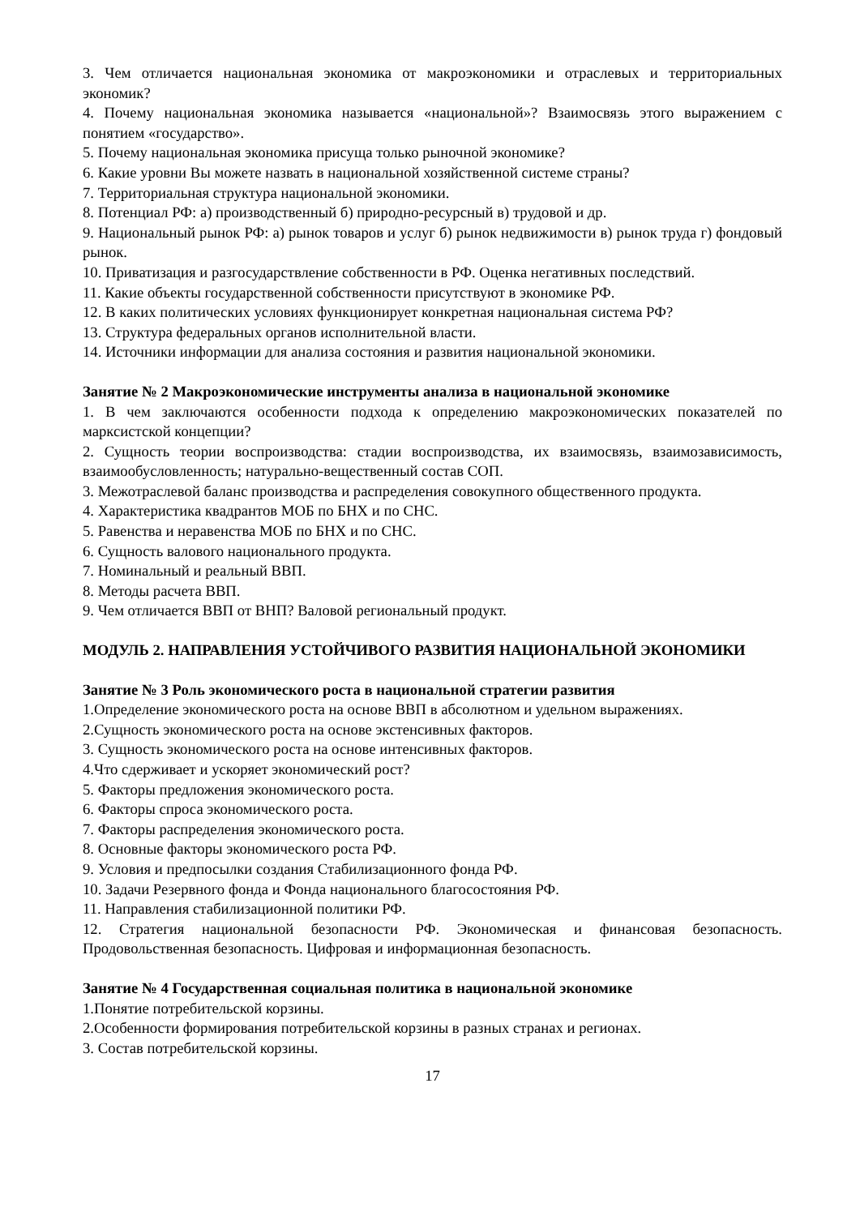3. Чем отличается национальная экономика от макроэкономики и отраслевых и территориальных экономик?
4. Почему национальная экономика называется «национальной»? Взаимосвязь этого выражением с понятием «государство».
5. Почему национальная экономика присуща только рыночной экономике?
6. Какие уровни Вы можете назвать в национальной хозяйственной системе страны?
7. Территориальная структура национальной экономики.
8. Потенциал РФ: а) производственный б) природно-ресурсный в) трудовой и др.
9. Национальный рынок РФ: а) рынок товаров и услуг б) рынок недвижимости в) рынок труда г) фондовый рынок.
10. Приватизация и разгосударствление собственности в РФ. Оценка негативных последствий.
11. Какие объекты государственной собственности присутствуют в экономике РФ.
12. В каких политических условиях функционирует конкретная национальная система РФ?
13. Структура федеральных органов исполнительной власти.
14. Источники информации для анализа состояния и развития национальной экономики.
Занятие № 2 Макроэкономические инструменты анализа в национальной экономике
1. В чем заключаются особенности подхода к определению макроэкономических показателей по марксистской концепции?
2. Сущность теории воспроизводства: стадии воспроизводства, их взаимосвязь, взаимозависимость, взаимообусловленность; натурально-вещественный состав СОП.
3. Межотраслевой баланс производства и распределения совокупного общественного продукта.
4. Характеристика квадрантов МОБ по БНХ и по СНС.
5. Равенства и неравенства МОБ по БНХ и по СНС.
6. Сущность валового национального продукта.
7. Номинальный и реальный ВВП.
8. Методы расчета ВВП.
9. Чем отличается ВВП от ВНП? Валовой региональный продукт.
МОДУЛЬ 2. НАПРАВЛЕНИЯ УСТОЙЧИВОГО РАЗВИТИЯ НАЦИОНАЛЬНОЙ ЭКОНОМИКИ
Занятие № 3 Роль экономического роста в национальной стратегии развития
1.Определение экономического роста на основе ВВП в абсолютном и удельном выражениях.
2.Сущность экономического роста на основе экстенсивных факторов.
3. Сущность экономического роста на основе интенсивных факторов.
4.Что сдерживает и ускоряет экономический рост?
5. Факторы предложения экономического роста.
6. Факторы спроса экономического роста.
7. Факторы распределения экономического роста.
8. Основные факторы экономического роста РФ.
9. Условия и предпосылки создания Стабилизационного фонда РФ.
10. Задачи Резервного фонда и Фонда национального благосостояния РФ.
11. Направления стабилизационной политики РФ.
12. Стратегия национальной безопасности РФ. Экономическая и финансовая безопасность. Продовольственная безопасность. Цифровая и информационная безопасность.
Занятие № 4 Государственная социальная политика в национальной экономике
1.Понятие потребительской корзины.
2.Особенности формирования потребительской корзины в разных странах и регионах.
3. Состав потребительской корзины.
17